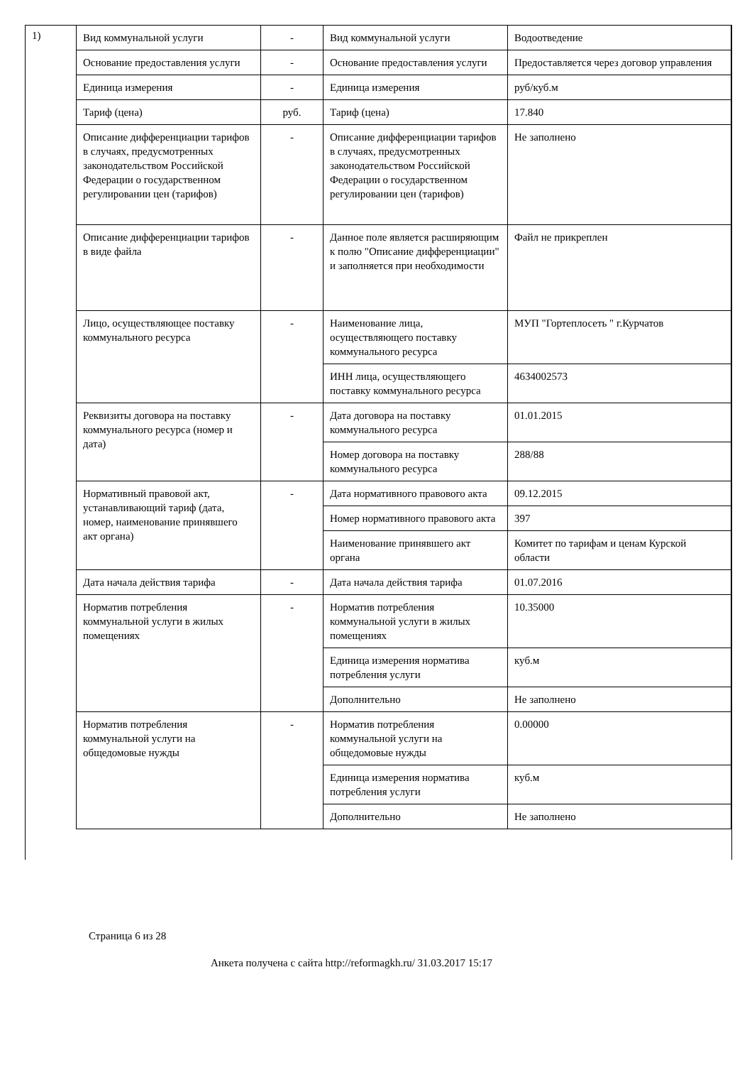1)
| Вид коммунальной услуги | - | Вид коммунальной услуги | Водоотведение |
| Основание предоставления услуги | - | Основание предоставления услуги | Предоставляется через договор управления |
| Единица измерения | - | Единица измерения | руб/куб.м |
| Тариф (цена) | руб. | Тариф (цена) | 17.840 |
| Описание дифференциации тарифов в случаях, предусмотренных законодательством Российской Федерации о государственном регулировании цен (тарифов) | - | Описание дифференциации тарифов в случаях, предусмотренных законодательством Российской Федерации о государственном регулировании цен (тарифов) | Не заполнено |
| Описание дифференциации тарифов в виде файла | - | Данное поле является расширяющим к полю "Описание дифференциации" и заполняется при необходимости | Файл не прикреплен |
| Лицо, осуществляющее поставку коммунального ресурса | - | Наименование лица, осуществляющего поставку коммунального ресурса | МУП "Гортеплосеть " г.Курчатов |
| | | ИНН лица, осуществляющего поставку коммунального ресурса | 4634002573 |
| Реквизиты договора на поставку коммунального ресурса (номер и дата) | - | Дата договора на поставку коммунального ресурса | 01.01.2015 |
| | | Номер договора на поставку коммунального ресурса | 288/88 |
| Нормативный правовой акт, устанавливающий тариф (дата, номер, наименование принявшего акт органа) | - | Дата нормативного правового акта | 09.12.2015 |
| | | Номер нормативного правового акта | 397 |
| | | Наименование принявшего акт органа | Комитет по тарифам и ценам Курской области |
| Дата начала действия тарифа | - | Дата начала действия тарифа | 01.07.2016 |
| Норматив потребления коммунальной услуги в жилых помещениях | - | Норматив потребления коммунальной услуги в жилых помещениях | 10.35000 |
| | | Единица измерения норматива потребления услуги | куб.м |
| | | Дополнительно | Не заполнено |
| Норматив потребления коммунальной услуги на общедомовые нужды | - | Норматив потребления коммунальной услуги на общедомовые нужды | 0.00000 |
| | | Единица измерения норматива потребления услуги | куб.м |
| | | Дополнительно | Не заполнено |
Страница 6 из 28
Анкета получена с сайта http://reformagkh.ru/ 31.03.2017 15:17